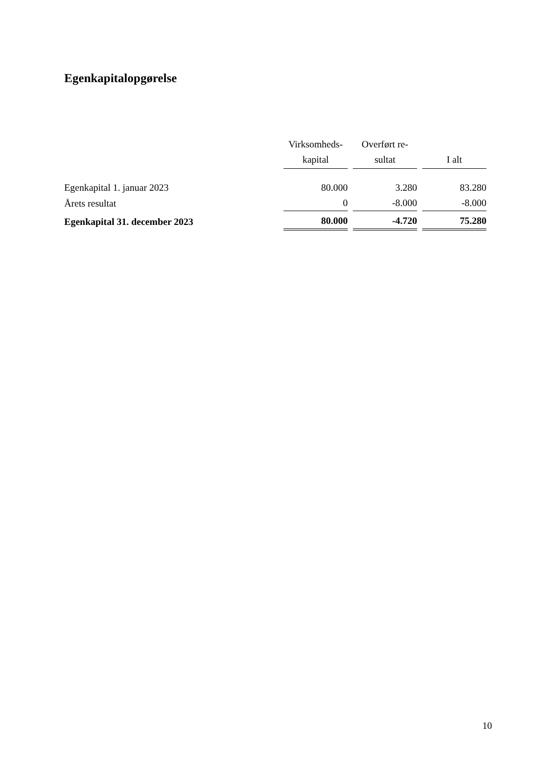Egenkapitalopgørelse
| | Virksomheds- kapital | Overført re- sultat | I alt |
| --- | --- | --- | --- |
| Egenkapital 1. januar 2023 | 80.000 | 3.280 | 83.280 |
| Årets resultat | 0 | -8.000 | -8.000 |
| Egenkapital 31. december 2023 | 80.000 | -4.720 | 75.280 |
10